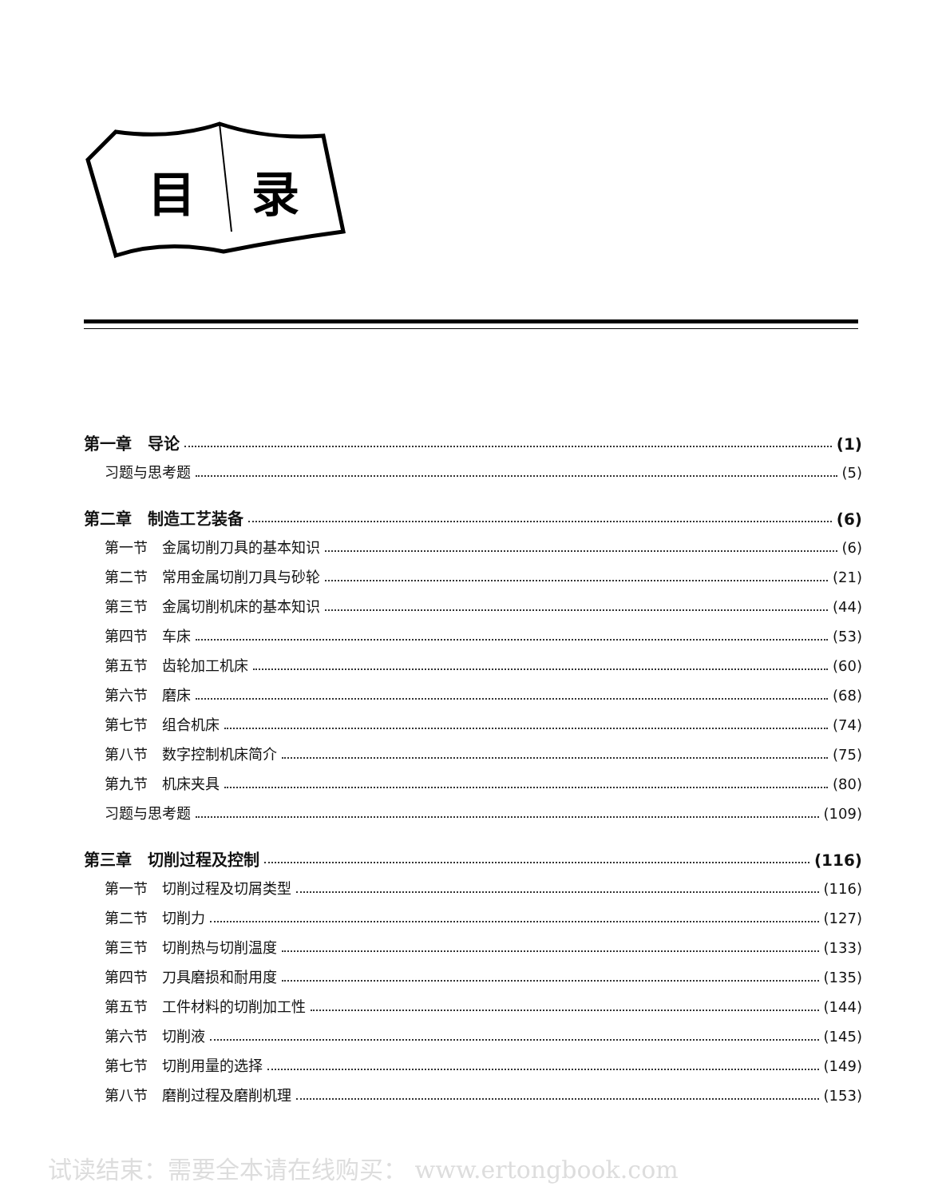目
录
第一章　导论 (1)
习题与思考题 (5)
第二章　制造工艺装备 (6)
第一节　金属切削刀具的基本知识 (6)
第二节　常用金属切削刀具与砂轮 (21)
第三节　金属切削机床的基本知识 (44)
第四节　车床 (53)
第五节　齿轮加工机床 (60)
第六节　磨床 (68)
第七节　组合机床 (74)
第八节　数字控制机床简介 (75)
第九节　机床夹具 (80)
习题与思考题 (109)
第三章　切削过程及控制 (116)
第一节　切削过程及切屑类型 (116)
第二节　切削力 (127)
第三节　切削热与切削温度 (133)
第四节　刀具磨损和耐用度 (135)
第五节　工件材料的切削加工性 (144)
第六节　切削液 (145)
第七节　切削用量的选择 (149)
第八节　磨削过程及磨削机理 (153)
试读结束：需要全本请在线购买： www.ertongbook.com